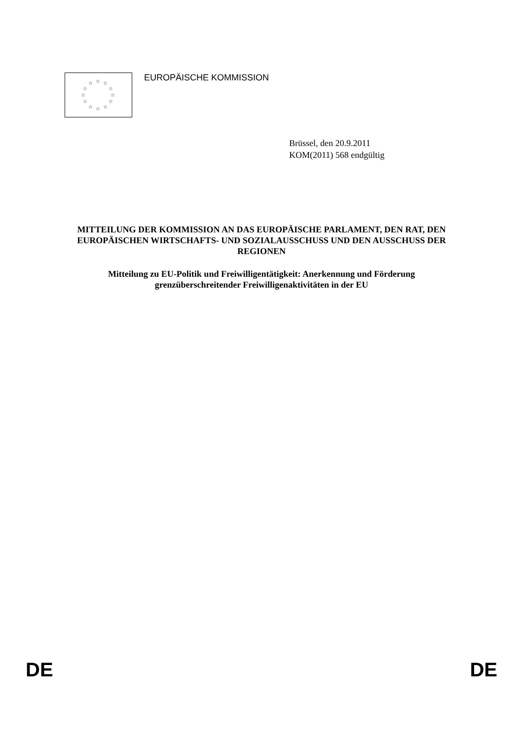☆ ☆ ☆
☆ ☆
☆ ☆
☆ ☆
☆ ☆ ☆
EUROPÄISCHE KOMMISSION
Brüssel, den 20.9.2011
KOM(2011) 568 endgültig
MITTEILUNG DER KOMMISSION AN DAS EUROPÄISCHE PARLAMENT, DEN RAT, DEN EUROPÄISCHEN WIRTSCHAFTS- UND SOZIALAUSSCHUSS UND DEN AUSSCHUSS DER REGIONEN
Mitteilung zu EU-Politik und Freiwilligentätigkeit: Anerkennung und Förderung grenzüberschreitender Freiwilligenaktivitäten in der EU
DE DE